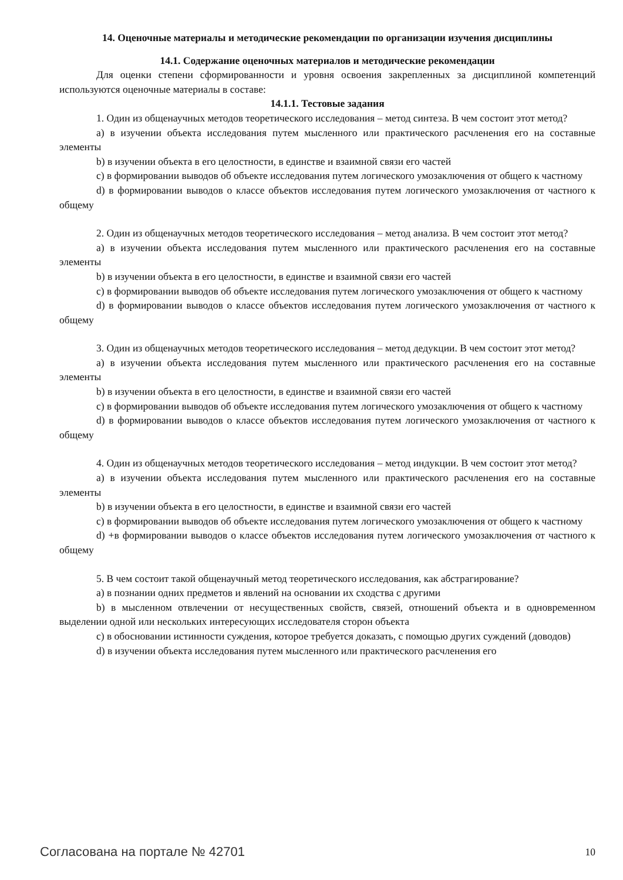14. Оценочные материалы и методические рекомендации по организации изучения дисциплины
14.1. Содержание оценочных материалов и методические рекомендации
Для оценки степени сформированности и уровня освоения закрепленных за дисциплиной компетенций используются оценочные материалы в составе:
14.1.1. Тестовые задания
1. Один из общенаучных методов теоретического исследования – метод синтеза. В чем состоит этот метод?
a) в изучении объекта исследования путем мысленного или практического расчленения его на составные элементы
b) в изучении объекта в его целостности, в единстве и взаимной связи его частей
c) в формировании выводов об объекте исследования путем логического умозаключения от общего к частному
d) в формировании выводов о классе объектов исследования путем логического умозаключения от частного к общему
2. Один из общенаучных методов теоретического исследования – метод анализа. В чем состоит этот метод?
a) в изучении объекта исследования путем мысленного или практического расчленения его на составные элементы
b) в изучении объекта в его целостности, в единстве и взаимной связи его частей
c) в формировании выводов об объекте исследования путем логического умозаключения от общего к частному
d) в формировании выводов о классе объектов исследования путем логического умозаключения от частного к общему
3. Один из общенаучных методов теоретического исследования – метод дедукции. В чем состоит этот метод?
a) в изучении объекта исследования путем мысленного или практического расчленения его на составные элементы
b) в изучении объекта в его целостности, в единстве и взаимной связи его частей
c) в формировании выводов об объекте исследования путем логического умозаключения от общего к частному
d) в формировании выводов о классе объектов исследования путем логического умозаключения от частного к общему
4. Один из общенаучных методов теоретического исследования – метод индукции. В чем состоит этот метод?
a) в изучении объекта исследования путем мысленного или практического расчленения его на составные элементы
b) в изучении объекта в его целостности, в единстве и взаимной связи его частей
c) в формировании выводов об объекте исследования путем логического умозаключения от общего к частному
d) +в формировании выводов о классе объектов исследования путем логического умозаключения от частного к общему
5. В чем состоит такой общенаучный метод теоретического исследования, как абстрагирование?
a) в познании одних предметов и явлений на основании их сходства с другими
b) в мысленном отвлечении от несущественных свойств, связей, отношений объекта и в одновременном выделении одной или нескольких интересующих исследователя сторон объекта
c) в обосновании истинности суждения, которое требуется доказать, с помощью других суждений (доводов)
d) в изучении объекта исследования путем мысленного или практического расчленения его
Согласована на портале № 42701 10